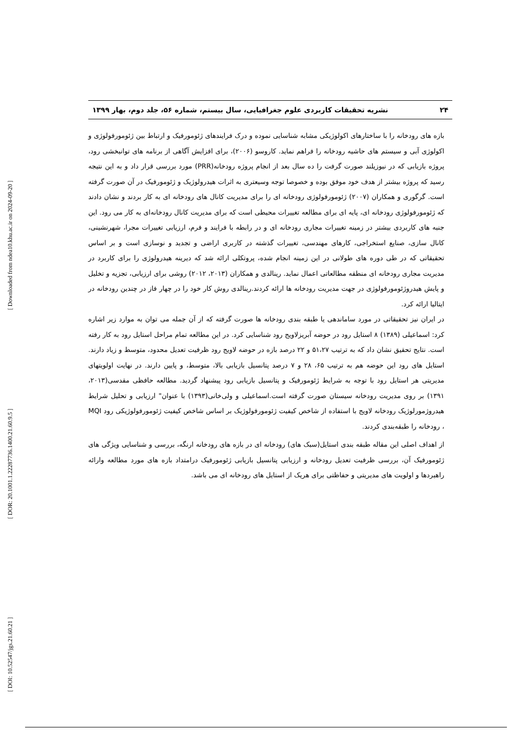[ Downloaded from ndea10.khu.ac.ir on 2024-09-20 ]
[ DOR: 20.1001.1.22287736.1400.21.60.9.5 ]
[ DOI: 10.52547/jgs.21.60.21 ]
۲۴ نشریه تحقیقات کاربردی علوم جغرافیایی، سال بیستم، شماره ۵۶، جلد دوم، بهار ۱۳۹۹
بازه های رودخانه را با ساختارهای اکولوژیکی مشابه شناسایی نموده و درک فرایندهای ژئومورفیک و ارتباط بین ژئومورفولوژی و اکولوژی آبی و سیستم های حاشیه رودخانه را فراهم نماید. کاروسو (۲۰۰۶)، برای افزایش آگاهی از برنامه های توانبخشی رود، پروژه بازیابی که در نیوزیلند صورت گرفت را ده سال بعد از انجام پروژه رودخانه(PRR) مورد بررسی قرار داد و به این نتیجه رسید که پروژه بیشتر از هدف خود موفق بوده و خصوصا توجه وسیعتری به اثرات هیدرولوژیک و ژئومورفیک در آن صورت گرفته است. گرگوری و همکاران (۲۰۰۷) ژئومورفولوژی رودخانه ای را برای مدیریت کانال های رودخانه ای به کار بردند و نشان دادند که ژئومورفولوژی رودخانه ای، پایه ای برای مطالعه تغییرات محیطی است که برای مدیریت کانال رودخانه‌ای به کار می رود. این جنبه های کاربردی بیشتر در زمینه تغییرات مجاری رودخانه ای و در رابطه با فرایند و فرم، ارزیابی تغییرات مجرا، شهرنشینی، کانال سازی، صنایع استخراجی، کارهای مهندسی، تغییرات گذشته در کاربری اراضی و تجدید و نوسازی است و بر اساس تحقیقاتی که در طی دوره های طولانی در این زمینه انجام شده، پروتکلی ارائه شد که دیرینه هیدرولوژی را برای کاربرد در مدیریت مجاری رودخانه ای منطقه مطالعاتی اعمال نماید. رینالدی و همکاران (۲۰۱۳، ۲۰۱۲) روشی برای ارزیابی، تجزیه و تخلیل و پایش هیدروژئومورفولوژی در جهت مدیریت رودخانه ها ارائه کردند.رینالدی روش کار خود را در چهار فاز در چندین رودخانه در ایتالیا ارائه کرد.
در ایران نیز تحقیقاتی در مورد ساماندهی یا طبقه بندی رودخانه ها صورت گرفته که از آن جمله می توان به موارد زیر اشاره کرد: اسماعیلی (۱۳۸۹) ۸ استایل رود در حوضه آبریزلاویج رود شناسایی کرد. در این مطالعه تمام مراحل استایل رود به کار رفته است. نتایج تحقیق نشان داد که به ترتیب ۵۱،۲۷ و ۲۲ درصد بازه در حوضه لاویج رود ظرفیت تعدیل محدود، متوسط و زیاد دارند. استایل های رود این حوضه هم به ترتیب ۶۵، ۲۸ و ۷ درصد پتانسیل بازیابی بالا، متوسط، و پایین دارند. در نهایت اولویتهای مدیریتی هر استایل رود با توجه به شرایط ژئومورفیک و پتانسیل بازیابی رود پیشنهاد گردید. مطالعه حافظی مقدسی(۲۰۱۳، ۱۳۹۱) بر روی مدیریت رودخانه سیستان صورت گرفته است.اسماعیلی و ولی‌خانی(۱۳۹۳) با عنوان" ارزیابی و تحلیل شرایط هیدروژمورلوژیک رودخانه لاویج با استفاده از شاخص کیفیت ژئومورفولوژیک بر اساس شاخص کیفیت ژئومورفولوژیکی رود MQI ، رودخانه را طبقه‌بندی کردند.
از اهداف اصلی این مقاله طبقه بندی استایل(سبک های) رودخانه ای در بازه های رودخانه ارنگه، بررسی و شناسایی ویژگی های ژئومورفیک آن، بررسی ظرفیت تعدیل رودخانه و ارزیابی پتانسیل بازیابی ژئومورفیک درامتداد بازه های مورد مطالعه وارائه راهبردها و اولویت های مدیریتی و حفاظتی برای هریک از استایل های رودخانه ای می باشد.